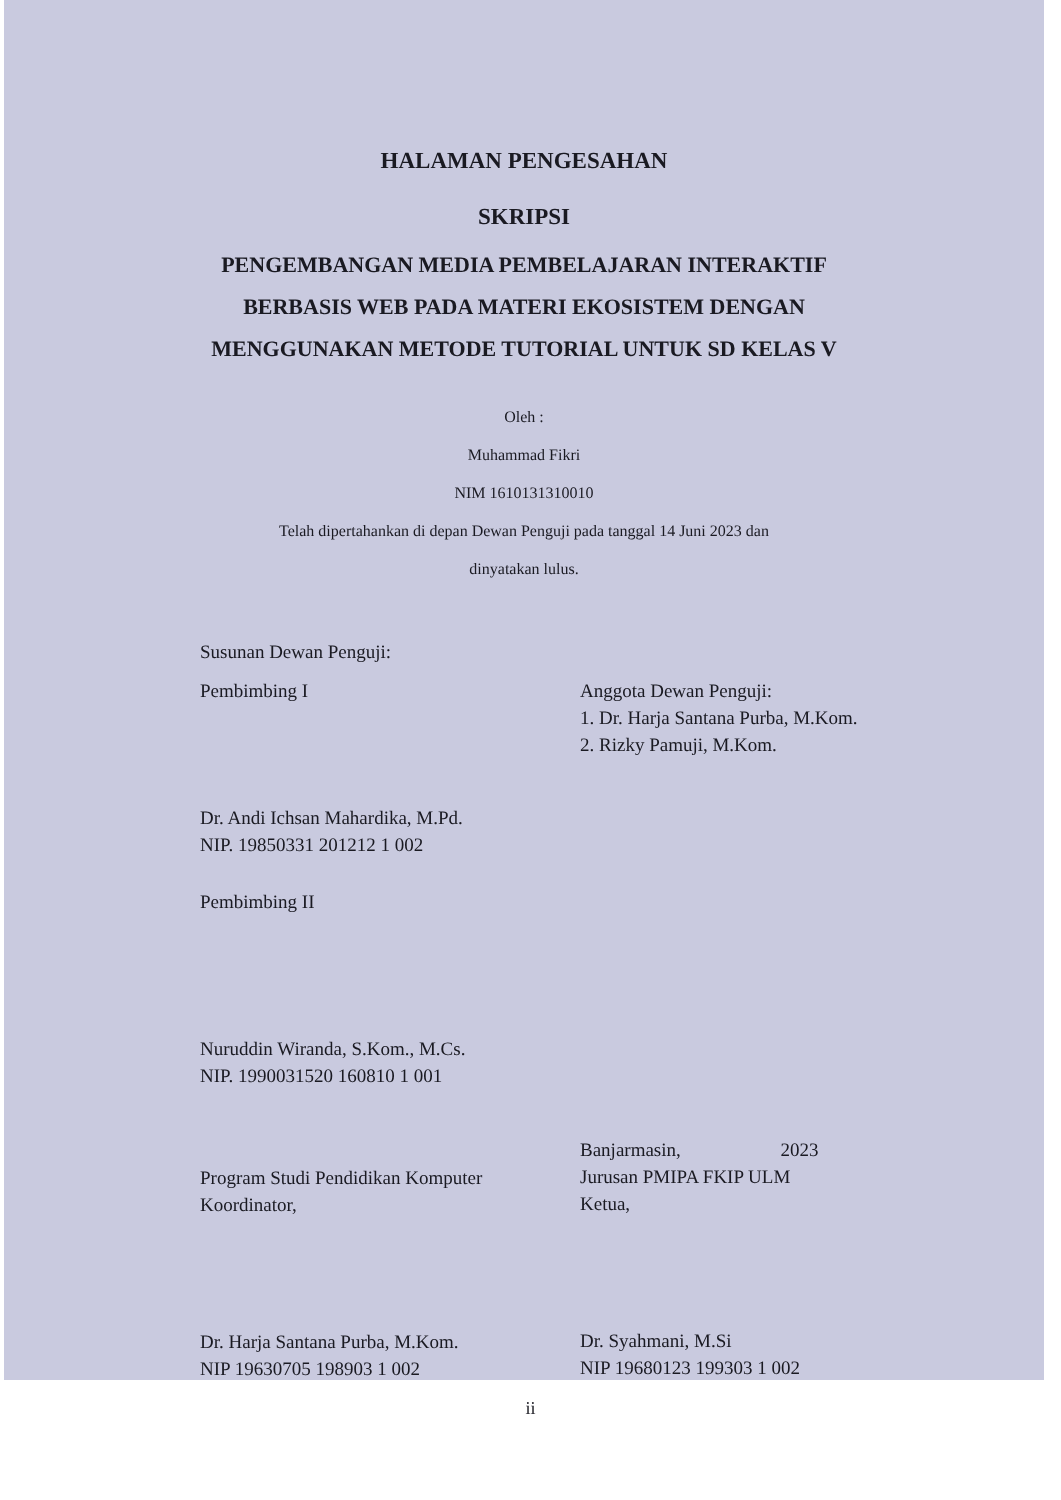HALAMAN PENGESAHAN
SKRIPSI
PENGEMBANGAN MEDIA PEMBELAJARAN INTERAKTIF
BERBASIS WEB PADA MATERI EKOSISTEM DENGAN
MENGGUNAKAN METODE TUTORIAL UNTUK SD KELAS V
Oleh :
Muhammad Fikri
NIM 1610131310010
Telah dipertahankan di depan Dewan Penguji pada tanggal 14 Juni 2023 dan
dinyatakan lulus.
Susunan Dewan Penguji:
Pembimbing I
Dr. Andi Ichsan Mahardika, M.Pd.
NIP. 19850331 201212 1 002
Pembimbing II
Nuruddin Wiranda, S.Kom., M.Cs.
NIP. 1990031520 160810 1 001
Program Studi Pendidikan Komputer
Koordinator,
Dr. Harja Santana Purba, M.Kom.
NIP 19630705 198903 1 002
Anggota Dewan Penguji:
1. Dr. Harja Santana Purba, M.Kom.
2. Rizky Pamuji, M.Kom.
Banjarmasin, 2023
Jurusan PMIPA FKIP ULM
Ketua,
Dr. Syahmani, M.Si
NIP 19680123 199303 1 002
ii